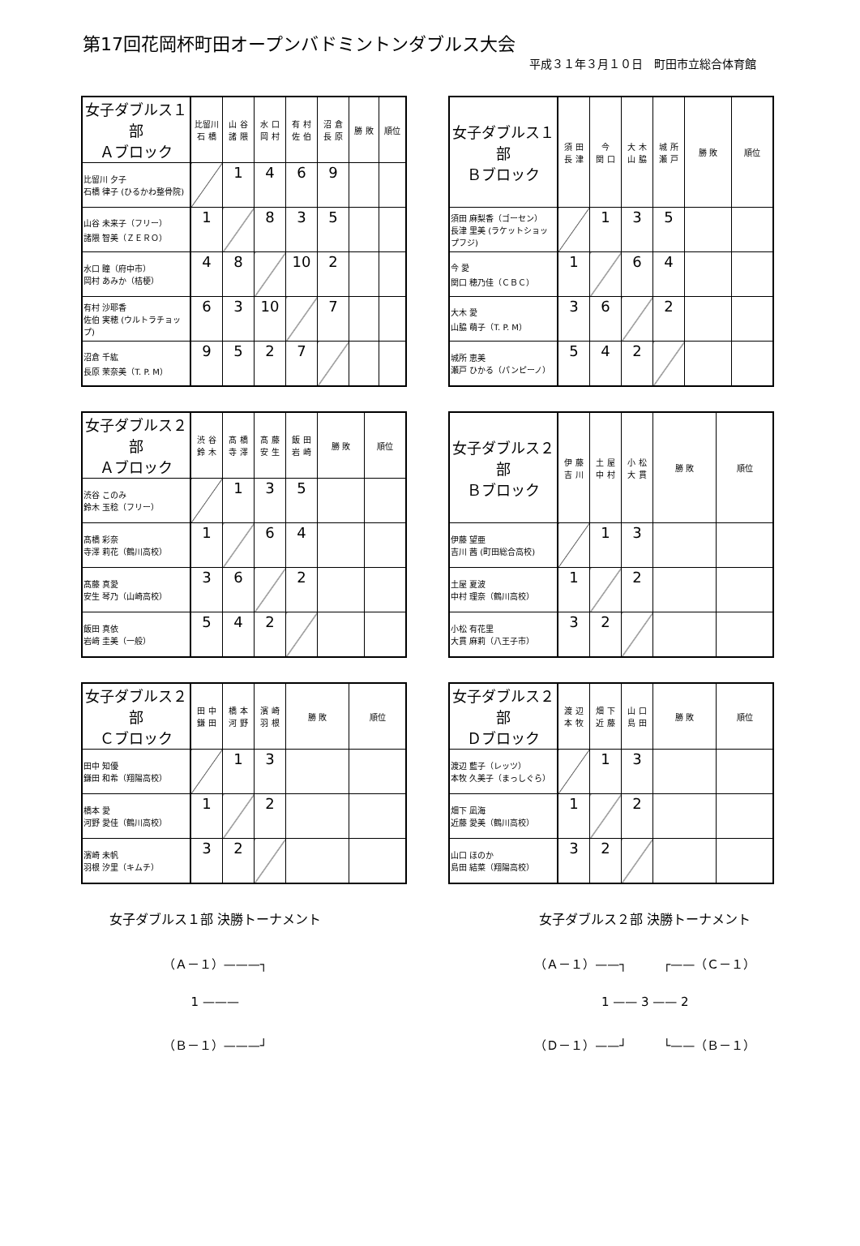第17回花岡杯町田オープンバドミントンダブルス大会
平成３１年３月１０日　町田市立総合体育館
| 女子ダブルス１部 Ａブロック | 比留川 石 橋 | 山 谷 諸 隈 | 水 口 岡 村 | 有 村 佐 伯 | 沼 倉 長 原 | 勝 敗 | 順位 |
| --- | --- | --- | --- | --- | --- | --- | --- |
| 比留川 夕子 石橋 律子 (ひるかわ整骨院) | | 1 | 4 | 6 | 9 | | |
| 山谷 未来子（フリー） 諸隈 智美（ＺＥＲＯ） | 1 | | 8 | 3 | 5 | | |
| 水口 瞳（府中市） 岡村 あみか（桔梗） | 4 | 8 | | 10 | 2 | | |
| 有村 沙耶香 佐伯 実穂 (ウルトラチョップ) | 6 | 3 | 10 | | 7 | | |
| 沼倉 千紘 長原 茉奈美（T. P. M） | 9 | 5 | 2 | 7 | | | |
| 女子ダブルス１部 Ｂブロック | 須 田 長 津 | 今 関 口 | 大 木 山 脇 | 城 所 瀬 戸 | 勝 敗 | 順位 |
| --- | --- | --- | --- | --- | --- | --- |
| 須田 麻梨香（ゴーセン） 長津 里美 (ラケットショップフジ) | | 1 | 3 | 5 | | |
| 今 愛 関口 穂乃佳（ＣＢＣ） | 1 | | 6 | 4 | | |
| 大木 愛 山脇 萌子（T. P. M） | 3 | 6 | | 2 | | |
| 城所 恵美 瀬戸 ひかる（パンピーノ） | 5 | 4 | 2 | | | |
| 女子ダブルス２部 Ａブロック | 渋 谷 鈴 木 | 髙 橋 寺 澤 | 髙 藤 安 生 | 飯 田 岩 崎 | 勝 敗 | 順位 |
| --- | --- | --- | --- | --- | --- | --- |
| 渋谷 このみ 鈴木 玉稔（フリー） | | 1 | 3 | 5 | | |
| 髙橋 彩奈 寺澤 莉花（鶴川高校） | 1 | | 6 | 4 | | |
| 髙藤 真愛 安生 琴乃（山崎高校） | 3 | 6 | | 2 | | |
| 飯田 真依 岩﨑 圭美（一般） | 5 | 4 | 2 | | | |
| 女子ダブルス２部 Ｂブロック | 伊 藤 吉 川 | 土 屋 中 村 | 小 松 大 貫 | 勝 敗 | 順位 |
| --- | --- | --- | --- | --- | --- |
| 伊藤 望亜 吉川 茜 (町田総合高校) | | 1 | 3 | | |
| 土屋 夏波 中村 理奈（鶴川高校） | 1 | | 2 | | |
| 小松 有花里 大貫 麻莉（八王子市） | 3 | 2 | | | |
| 女子ダブルス２部 Ｃブロック | 田 中 鎌 田 | 橋 本 河 野 | 濱 崎 羽 根 | 勝 敗 | 順位 |
| --- | --- | --- | --- | --- | --- |
| 田中 知優 鎌田 和希（翔陽高校） | | 1 | 3 | | |
| 橋本 愛 河野 愛佳（鶴川高校） | 1 | | 2 | | |
| 濱崎 未帆 羽根 汐里（キムチ） | 3 | 2 | | | |
| 女子ダブルス２部 Ｄブロック | 渡 辺 本 牧 | 畑 下 近 藤 | 山 口 島 田 | 勝 敗 | 順位 |
| --- | --- | --- | --- | --- | --- |
| 渡辺 藍子（レッツ） 本牧 久美子（まっしぐら） | | 1 | 3 | | |
| 畑下 凪海 近藤 愛美（鶴川高校） | 1 | | 2 | | |
| 山口 ほのか 島田 結菜（翔陽高校） | 3 | 2 | | | |
女子ダブルス１部 決勝トーナメント
（Ａ－１）———┐
1 ———
（Ｂ－１）———┘
女子ダブルス２部 決勝トーナメント
（Ａ－１）——┐　　　┌——（Ｃ－１）
1 —— 3 —— 2
（Ｄ－１）——┘　　　└——（Ｂ－１）